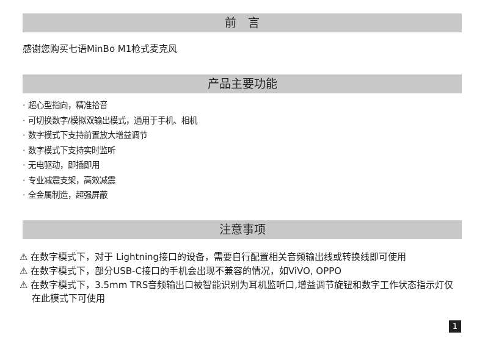前　言
感谢您购买七语MinBo M1枪式麦克风
产品主要功能
· 超心型指向，精准拾音
· 可切换数字/模拟双输出模式，通用于手机、相机
· 数字模式下支持前置放大增益调节
· 数字模式下支持实时监听
· 无电驱动，即插即用
· 专业减震支架，高效减震
· 全金属制造，超强屏蔽
注意事项
⚠ 在数字模式下，对于 Lightning接口的设备，需要自行配置相关音频输出线或转换线即可使用
⚠ 在数字模式下，部分USB-C接口的手机会出现不兼容的情况，如ViVO, OPPO
⚠ 在数字模式下，3.5mm TRS音频输出口被智能识别为耳机监听口,增益调节旋钮和数字工作状态指示灯仅在此模式下可使用
1